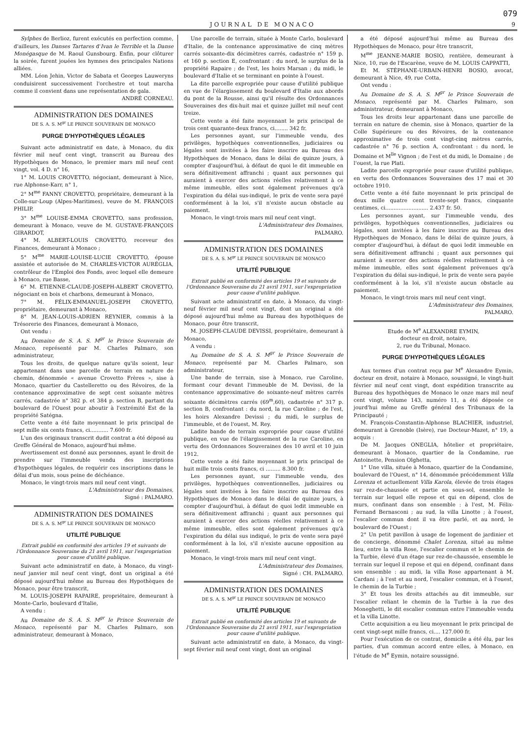079
JOURNAL DE MONACO 9
Sylphes de Berlioz, furent exécutés en perfection comme, d'ailleurs, les Danses Tartares d'Ivan le Terrible et la Danse Monégasque de M. Raoul Gunsbourg. Enfin, pour clôturer la soirée, furent jouées les hymnes des principales Nations alliées.
MM. Léon Jehin, Victor de Sabata et Georges Lauweryns conduisirent successivement l'orchestre et tout marcha comme il convient dans une représentation de gala.
ANDRÉ CORNEAU.
ADMINISTRATION DES DOMAINES
DE S. A. S. M<sup>gr</sup> LE PRINCE SOUVERAIN DE MONACO
PURGE D'HYPOTHÈQUES LÉGALES
Suivant acte administratif en date, à Monaco, du dix février mil neuf cent vingt, transcrit au Bureau des Hypothèques de Monaco, le premier mars mil neuf cent vingt, vol. 4 D. n° 16,
1° M. LOUIS CROVETTO, négociant, demeurant à Nice, rue Alphonse-Karr, n° 1,
2° M<sup>me</sup> FANNY CROVETTO, propriétaire, demeurant à la Colle-sur-Loup (Alpes-Maritimes), veuve de M. FRANÇOIS PHILIP,
3° M<sup>me</sup> LOUISE-EMMA CROVETTO, sans profession, demeurant à Monaco, veuve de M. GUSTAVE-FRANÇOIS GIRARDOT,
4° M. ALBERT-LOUIS CROVETTO, receveur des Finances, demeurant à Monaco ;
5° M<sup>me</sup> MARIE-LOUISE-LUCIE CROVETTO, épouse assistée et autorisée de M. CHARLES-VICTOR AURÉGLIA, contrôleur de l'Emploi des Fonds, avec lequel elle demeure à Monaco, rue Basse,
6° M. ETIENNE-CLAUDE-JOSEPH-ALBERT CROVETTO, négociant en bois et charbons, demeurant à Monaco,
7° M. FÉLIX-EMMANUEL-JOSEPH CROVETTO, propriétaire, demeurant à Monaco,
8° M. JEAN-LOUIS-ADRIEN REYNIER, commis à la Trésorerie des Finances, demeurant à Monaco,
Ont vendu :
Au Domaine de S. A. S. M<sup>gr</sup> le Prince Souverain de Monaco, représenté par M. Charles Palmaro, son administrateur,
Tous les droits, de quelque nature qu'ils soient, leur appartenant dans une parcelle de terrain en nature de chemin, dénommée « avenue Crovetto Frères », sise à Monaco, quartier du Castelleretto ou des Révoires, de la contenance approximative de sept cent soixante mètres carrés, cadastrée n° 382 p. et 384 p. section B, partant du boulevard de l'Ouest pour aboutir à l'extrémité Est de la propriété Satégna.
Cette vente a été faite moyennant le prix principal de sept mille six cents francs, ci........... 7.600 fr.
L'un des originaux transcrit dudit contrat a été déposé au Greffe Général de Monaco, aujourd'hui même.
Avertissement est donné aux personnes, ayant le droit de prendre sur l'immeuble vendu des inscriptions d'hypothèques légales, de requérir ces inscriptions dans le délai d'un mois, sous peine de déchéance.
Monaco, le vingt-trois mars mil neuf cent vingt.
L'Administrateur des Domaines,
Signé : PALMARO.
ADMINISTRATION DES DOMAINES
DE S. A. S. M<sup>gr</sup> LE PRINCE SOUVERAIN DE MONACO
UTILITÉ PUBLIQUE
Extrait publié en conformité des articles 19 et suivants de l'Ordonnance Souveraine du 21 avril 1911, sur l'expropriation pour cause d'utilité publique.
Suivant acte administratif en date, à Monaco, du vingt-neuf janvier mil neuf cent vingt, dont un original a été déposé aujourd'hui même au Bureau des Hypothèques de Monaco, pour être transcrit,
M. LOUIS-JOSEPH RAPAIRE, propriétaire, demeurant à Monte-Carlo, boulevard d'Italie,
A vendu :
Au Domaine de S. A. S. M<sup>gr</sup> le Prince Souverain de Monaco, représenté par M. Charles Palmaro, son administrateur, demeurant à Monaco,
Une parcelle de terrain, située à Monte Carlo, boulevard d'Italie, de la contenance approximative de cinq mètres carrés soixante-dix décimètres carrés, cadastrée n° 159 p. et 160 p. section E, confrontant : du nord, le surplus de la propriété Rapaire ; de l'est, les hoirs Marsan ; du midi, le boulevard d'Italie et se terminant en pointe à l'ouest.
La dite parcelle expropriée pour cause d'utilité publique en vue de l'élargissement du boulevard d'Italie aux abords du pont de la Rousse, ainsi qu'il résulte des Ordonnances Souveraines des dix-huit mai et quinze juillet mil neuf cent treize.
Cette vente a été faite moyennant le prix principal de trois cent quarante-deux francs, ci........ 342 fr.
Les personnes ayant, sur l'immeuble vendu, des privilèges, hypothèques conventionnelles, judiciaires ou légales sont invitées à les faire inscrire au Bureau des Hypothèques de Monaco, dans le délai de quinze jours, à compter d'aujourd'hui, à défaut de quoi le dit immeuble en sera définitivement affranchi ; quant aux personnes qui auraient à exercer des actions réelles relativement à ce même immeuble, elles sont également prévenues qu'à l'expiration du délai sus-indiqué, le prix de vente sera payé conformément à la loi, s'il n'existe aucun obstacle au paiement.
Monaco, le vingt-trois mars mil neuf cent vingt.
L'Administrateur des Domaines,
PALMARO.
ADMINISTRATION DES DOMAINES
DE S. A. S. M<sup>gr</sup> LE PRINCE SOUVERAIN DE MONACO
UTILITÉ PUBLIQUE
Extrait publié en conformité des articles 19 et suivants de l'Ordonnance Souveraine du 21 avril 1911, sur l'expropriation pour cause d'utilité publique.
Suivant acte administratif en date, à Monaco, du vingt-neuf février mil neuf cent vingt, dont un original a été déposé aujourd'hui même au Bureau des hypothèques de Monaco, pour être transcrit,
M. JOSEPH-CLAUDE DEVISSI, propriétaire, demeurant à Monaco,
A vendu :
Au Domaine de S. A. S. M<sup>gr</sup> le Prince Souverain de Monaco, représenté par M. Charles Palmaro, son administrateur,
Une bande de terrain, sise à Monaco, rue Caroline, formant cour devant l'immeuble de M. Devissi, de la contenance approximative de soixante-neuf mètres carrés soixante décimètres carrés (69<sup>m</sup>,60), cadastrée n° 317 p. section B, confrontant : du nord, la rue Caroline ; de l'est, les hoirs Alexandre Devissi ; du midi, le surplus de l'immeuble, et de l'ouest, M. Rey.
Ladite bande de terrain expropriée pour cause d'utilité publique, en vue de l'élargissement de la rue Caroline, en vertu des Ordonnances Souveraines des 10 avril et 10 juin 1912.
Cette vente a été faite moyennant le prix principal de huit mille trois cents francs, ci ......... 8.300 fr.
Les personnes ayant, sur l'immeuble vendu, des privilèges, hypothèques conventionnelles, judiciaires ou légales sont invitées à les faire inscrire au Bureau des Hypothèques de Monaco dans le délai de quinze jours, à compter d'aujourd'hui, à défaut de quoi ledit immeuble en sera définitivement affranchi ; quant aux personnes qui auraient à exercer des actions réelles relativement à ce même immeuble, elles sont également prévenues qu'à l'expiration du délai sus indiqué, le prix de vente sera payé conformément à la loi, s'il n'existe aucune opposition au paiement.
Monaco, le vingt-trois mars mil neuf cent vingt.
L'Administrateur des Domaines,
Signé : CH. PALMARO.
ADMINISTRATION DES DOMAINES
DE S. A. S. M<sup>gr</sup> LE PRINCE SOUVERAIN DE MONACO
UTILITÉ PUBLIQUE
Extrait publié en conformité des articles 19 et suivants de l'Ordonnance Souveraine du 21 avril 1911, sur l'expropriation pour cause d'utilité publique.
Suivant acte administratif en date, à Monaco, du vingt-sept février mil neuf cent vingt, dont un original
a été déposé aujourd'hui même au Bureau des Hypothèques de Monaco, pour être transcrit,
M<sup>me</sup> JEANNE-MARIE BOSIO, rentière, demeurant à Nice, 10, rue de l'Escarène, veuve de M. LOUIS CAPPATTI,
Et M. STÉPHANE-URBAIN-HENRI BOSIO, avocat, demeurant à Nice, 49, rue Cotta,
Ont vendu :
Au Domaine de S. A. S. M<sup>gr</sup> le Prince Souverain de Monaco, représenté par M. Charles Palmaro, son administrateur, demeurant à Monaco,
Tous les droits leur appartenant dans une parcelle de terrain en nature de chemin, sise à Monaco, quartier de la Colle Supérieure ou des Révoires, de la contenance approximative de trois cent vingt-cinq mètres carrés, cadastrée n° 76 p. section A, confrontant : du nord, le Domaine et M<sup>lle</sup> Vignon ; de l'est et du midi, le Domaine ; de l'ouest, la rue Plati.
Ladite parcelle expropriée pour cause d'utilité publique, en vertu des Ordonnances Souveraines des 17 mai et 30 octobre 1910.
Cette vente a été faite moyennant le prix principal de deux mille quatre cent trente-sept francs, cinquante centimes, ci.......................... 2.437 fr. 50.
Les personnes ayant, sur l'immeuble vendu, des privilèges, hypothèques conventionnelles, judiciaires ou légales, sont invitées à les faire inscrire au Bureau des Hypothèques de Monaco, dans le délai de quinze jours, à compter d'aujourd'hui, à défaut de quoi ledit immeuble en sera définitivement affranchi ; quant aux personnes qui auraient à exercer des actions réelles relativement à ce même immeuble, elles sont également prévenues qu'à l'expiration du délai sus-indiqué, le prix de vente sera payée conformément à la loi, s'il n'existe aucun obstacle au paiement.
Monaco, le vingt-trois mars mil neuf cent vingt.
L'Administrateur des Domaines,
PALMARO.
Etude de M<sup>e</sup> ALEXANDRE EYMIN,
docteur en droit, notaire,
2, rue du Tribunal, Monaco.
PURGE D'HYPOTHÈQUES LÉGALES
Aux termes d'un contrat reçu par M<sup>e</sup> Alexandre Eymin, docteur en droit, notaire à Monaco, soussigné, le vingt-huit février mil neuf cent vingt, dont expédition transcrite au Bureau des hypothèques de Monaco le onze mars mil neuf cent vingt, volume 143, numéro 11, a été déposée ce jourd'hui même au Greffe général des Tribunaux de la Principauté ;
M. François-Constantin-Alphonse BLACHIER, industriel, demeurant à Grenoble (Isère), rue Docteur-Mazet, n° 19, a acquis :
De M. Jacques ONEGLIA, hôtelier et propriétaire, demeurant à Monaco, quartier de la Condamine, rue Antoinette, Pension Olghetta,
1° Une villa, située à Monaco, quartier de la Condamine, boulevard de l'Ouest, n° 14, dénommée précédemment Villa Lorenza et actuellement Villa Karola, élevée de trois étages sur rez-de-chaussée et partie en sous-sol, ensemble le terrain sur lequel elle repose et qui en dépend, clos de murs, confinant dans son ensemble : à l'est, M. Félix-Fernand Bernasconi ; au sud, la villa Linotte ; à l'ouest, l'escalier commun dont il va être parlé, et au nord, le boulevard de l'Ouest ;
2° Un petit pavillon à usage de logement de jardinier et de concierge, dénommé Chalet Lorenza, situé au même lieu, entre la villa Rose, l'escalier commun et le chemin de la Turbie, élevé d'un étage sur rez-de-chaussée, ensemble le terrain sur lequel il repose et qui en dépend, confinant dans son ensemble : au midi, la villa Rose appartenant à M. Cardani ; à l'est et au nord, l'escalier commun, et à l'ouest, le chemin de la Turbie ;
3° Et tous les droits attachés au dit immeuble, sur l'escalier reliant le chemin de la Turbie à la rue des Moneghetti, le dit escalier commun entre l'immeuble vendu et la villa Linotte.
Cette acquisition a eu lieu moyennant le prix principal de cent vingt-sept mille francs, ci.... 127.000 fr.
Pour l'exécution de ce contrat, domicile a été élu, par les parties, d'un commun accord entre elles, à Monaco, en l'étude de M<sup>e</sup> Eymin, notaire soussigné.